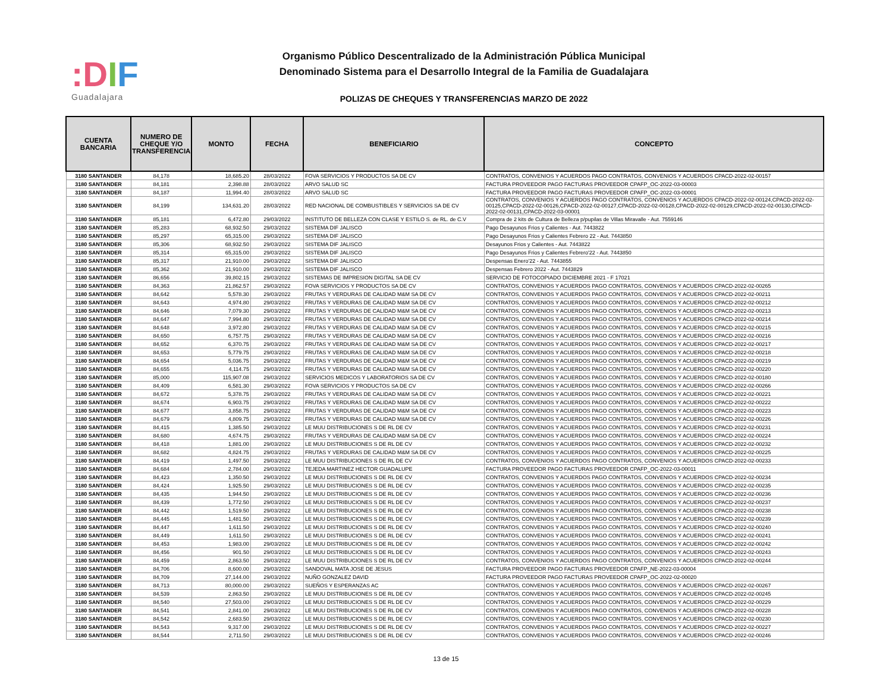:DIF
Guadalajara
Organismo Público Descentralizado de la Administración Pública Municipal
Denominado Sistema para el Desarrollo Integral de la Familia de Guadalajara
POLIZAS DE CHEQUES Y TRANSFERENCIAS MARZO DE 2022
| CUENTA BANCARIA | NUMERO DE CHEQUE Y/O TRANSFERENCIA | MONTO | FECHA | BENEFICIARIO | CONCEPTO |
| --- | --- | --- | --- | --- | --- |
| 3180 SANTANDER | 84,178 | 18,685.20 | 28/03/2022 | FOVA SERVICIOS Y PRODUCTOS SA DE CV | CONTRATOS, CONVENIOS Y ACUERDOS PAGO CONTRATOS, CONVENIOS Y ACUERDOS CPACD-2022-02-00157 |
| 3180 SANTANDER | 84,181 | 2,398.88 | 28/03/2022 | ARVO SALUD SC | FACTURA PROVEEDOR PAGO FACTURAS PROVEEDOR CPAFP_OC-2022-03-00003 |
| 3180 SANTANDER | 84,187 | 11,994.40 | 28/03/2022 | ARVO SALUD SC | FACTURA PROVEEDOR PAGO FACTURAS PROVEEDOR CPAFP_OC-2022-03-00001 |
| 3180 SANTANDER | 84,199 | 134,631.20 | 28/03/2022 | RED NACIONAL DE COMBUSTIBLES Y SERVICIOS SA DE CV | CONTRATOS, CONVENIOS Y ACUERDOS PAGO CONTRATOS, CONVENIOS Y ACUERDOS CPACD-2022-02-00124,CPACD-2022-02-00125,CPACD-2022-02-00126,CPACD-2022-02-00127,CPACD-2022-02-00128,CPACD-2022-02-00129,CPACD-2022-02-00130,CPACD-2022-02-00131,CPACD-2022-03-00001 |
| 3180 SANTANDER | 85,181 | 6,472.80 | 29/03/2022 | INSTITUTO DE BELLEZA CON CLASE Y ESTILO S. de RL. de C.V | Compra de 2 kits de Cultura de Belleza p/pupilas de Villas Miravalle - Aut. 7559146 |
| 3180 SANTANDER | 85,283 | 68,932.50 | 29/03/2022 | SISTEMA DIF JALISCO | Pago Desayunos Frios y Calientes - Aut. 7443822 |
| 3180 SANTANDER | 85,297 | 65,315.00 | 29/03/2022 | SISTEMA DIF JALISCO | Pago Desayunos Frios y Calientes Febrero 22 - Aut. 7443850 |
| 3180 SANTANDER | 85,306 | 68,932.50 | 29/03/2022 | SISTEMA DIF JALISCO | Desayunos Frios y Calientes - Aut. 7443822 |
| 3180 SANTANDER | 85,314 | 65,315.00 | 29/03/2022 | SISTEMA DIF JALISCO | Pago Desayunos Frios y Calientes Febrero'22 - Aut. 7443850 |
| 3180 SANTANDER | 85,317 | 21,910.00 | 29/03/2022 | SISTEMA DIF JALISCO | Despensas Enero'22 - Aut. 7443855 |
| 3180 SANTANDER | 85,362 | 21,910.00 | 29/03/2022 | SISTEMA DIF JALISCO | Despensas Febrero 2022 - Aut. 7443829 |
| 3180 SANTANDER | 86,656 | 39,802.15 | 29/03/2022 | SISTEMAS DE IMPRESION DIGITAL SA DE CV | SERVICIO DE FOTOCOPIADO DICIEMBRE 2021 - F 17021 |
| 3180 SANTANDER | 84,363 | 21,862.57 | 29/03/2022 | FOVA SERVICIOS Y PRODUCTOS SA DE CV | CONTRATOS, CONVENIOS Y ACUERDOS PAGO CONTRATOS, CONVENIOS Y ACUERDOS CPACD-2022-02-00265 |
| 3180 SANTANDER | 84,642 | 5,578.30 | 29/03/2022 | FRUTAS Y VERDURAS DE CALIDAD M&M SA DE CV | CONTRATOS, CONVENIOS Y ACUERDOS PAGO CONTRATOS, CONVENIOS Y ACUERDOS CPACD-2022-02-00211 |
| 3180 SANTANDER | 84,643 | 4,974.80 | 29/03/2022 | FRUTAS Y VERDURAS DE CALIDAD M&M SA DE CV | CONTRATOS, CONVENIOS Y ACUERDOS PAGO CONTRATOS, CONVENIOS Y ACUERDOS CPACD-2022-02-00212 |
| 3180 SANTANDER | 84,646 | 7,079.30 | 29/03/2022 | FRUTAS Y VERDURAS DE CALIDAD M&M SA DE CV | CONTRATOS, CONVENIOS Y ACUERDOS PAGO CONTRATOS, CONVENIOS Y ACUERDOS CPACD-2022-02-00213 |
| 3180 SANTANDER | 84,647 | 7,994.80 | 29/03/2022 | FRUTAS Y VERDURAS DE CALIDAD M&M SA DE CV | CONTRATOS, CONVENIOS Y ACUERDOS PAGO CONTRATOS, CONVENIOS Y ACUERDOS CPACD-2022-02-00214 |
| 3180 SANTANDER | 84,648 | 3,972.80 | 29/03/2022 | FRUTAS Y VERDURAS DE CALIDAD M&M SA DE CV | CONTRATOS, CONVENIOS Y ACUERDOS PAGO CONTRATOS, CONVENIOS Y ACUERDOS CPACD-2022-02-00215 |
| 3180 SANTANDER | 84,650 | 6,757.75 | 29/03/2022 | FRUTAS Y VERDURAS DE CALIDAD M&M SA DE CV | CONTRATOS, CONVENIOS Y ACUERDOS PAGO CONTRATOS, CONVENIOS Y ACUERDOS CPACD-2022-02-00216 |
| 3180 SANTANDER | 84,652 | 6,370.75 | 29/03/2022 | FRUTAS Y VERDURAS DE CALIDAD M&M SA DE CV | CONTRATOS, CONVENIOS Y ACUERDOS PAGO CONTRATOS, CONVENIOS Y ACUERDOS CPACD-2022-02-00217 |
| 3180 SANTANDER | 84,653 | 5,779.75 | 29/03/2022 | FRUTAS Y VERDURAS DE CALIDAD M&M SA DE CV | CONTRATOS, CONVENIOS Y ACUERDOS PAGO CONTRATOS, CONVENIOS Y ACUERDOS CPACD-2022-02-00218 |
| 3180 SANTANDER | 84,654 | 5,036.75 | 29/03/2022 | FRUTAS Y VERDURAS DE CALIDAD M&M SA DE CV | CONTRATOS, CONVENIOS Y ACUERDOS PAGO CONTRATOS, CONVENIOS Y ACUERDOS CPACD-2022-02-00219 |
| 3180 SANTANDER | 84,655 | 4,114.75 | 29/03/2022 | FRUTAS Y VERDURAS DE CALIDAD M&M SA DE CV | CONTRATOS, CONVENIOS Y ACUERDOS PAGO CONTRATOS, CONVENIOS Y ACUERDOS CPACD-2022-02-00220 |
| 3180 SANTANDER | 85,000 | 115,907.08 | 29/03/2022 | SERVICIOS MEDICOS Y LABORATORIOS SA DE CV | CONTRATOS, CONVENIOS Y ACUERDOS PAGO CONTRATOS, CONVENIOS Y ACUERDOS CPACD-2022-02-00180 |
| 3180 SANTANDER | 84,409 | 6,581.30 | 29/03/2022 | FOVA SERVICIOS Y PRODUCTOS SA DE CV | CONTRATOS, CONVENIOS Y ACUERDOS PAGO CONTRATOS, CONVENIOS Y ACUERDOS CPACD-2022-02-00266 |
| 3180 SANTANDER | 84,672 | 5,378.75 | 29/03/2022 | FRUTAS Y VERDURAS DE CALIDAD M&M SA DE CV | CONTRATOS, CONVENIOS Y ACUERDOS PAGO CONTRATOS, CONVENIOS Y ACUERDOS CPACD-2022-02-00221 |
| 3180 SANTANDER | 84,674 | 6,903.75 | 29/03/2022 | FRUTAS Y VERDURAS DE CALIDAD M&M SA DE CV | CONTRATOS, CONVENIOS Y ACUERDOS PAGO CONTRATOS, CONVENIOS Y ACUERDOS CPACD-2022-02-00222 |
| 3180 SANTANDER | 84,677 | 3,858.75 | 29/03/2022 | FRUTAS Y VERDURAS DE CALIDAD M&M SA DE CV | CONTRATOS, CONVENIOS Y ACUERDOS PAGO CONTRATOS, CONVENIOS Y ACUERDOS CPACD-2022-02-00223 |
| 3180 SANTANDER | 84,679 | 4,809.75 | 29/03/2022 | FRUTAS Y VERDURAS DE CALIDAD M&M SA DE CV | CONTRATOS, CONVENIOS Y ACUERDOS PAGO CONTRATOS, CONVENIOS Y ACUERDOS CPACD-2022-02-00226 |
| 3180 SANTANDER | 84,415 | 1,385.50 | 29/03/2022 | LE MUU DISTRIBUCIONES S DE RL DE CV | CONTRATOS, CONVENIOS Y ACUERDOS PAGO CONTRATOS, CONVENIOS Y ACUERDOS CPACD-2022-02-00231 |
| 3180 SANTANDER | 84,680 | 4,674.75 | 29/03/2022 | FRUTAS Y VERDURAS DE CALIDAD M&M SA DE CV | CONTRATOS, CONVENIOS Y ACUERDOS PAGO CONTRATOS, CONVENIOS Y ACUERDOS CPACD-2022-02-00224 |
| 3180 SANTANDER | 84,418 | 1,881.00 | 29/03/2022 | LE MUU DISTRIBUCIONES S DE RL DE CV | CONTRATOS, CONVENIOS Y ACUERDOS PAGO CONTRATOS, CONVENIOS Y ACUERDOS CPACD-2022-02-00232 |
| 3180 SANTANDER | 84,682 | 4,824.75 | 29/03/2022 | FRUTAS Y VERDURAS DE CALIDAD M&M SA DE CV | CONTRATOS, CONVENIOS Y ACUERDOS PAGO CONTRATOS, CONVENIOS Y ACUERDOS CPACD-2022-02-00225 |
| 3180 SANTANDER | 84,419 | 1,497.50 | 29/03/2022 | LE MUU DISTRIBUCIONES S DE RL DE CV | CONTRATOS, CONVENIOS Y ACUERDOS PAGO CONTRATOS, CONVENIOS Y ACUERDOS CPACD-2022-02-00233 |
| 3180 SANTANDER | 84,684 | 2,784.00 | 29/03/2022 | TEJEDA MARTINEZ HECTOR GUADALUPE | FACTURA PROVEEDOR PAGO FACTURAS PROVEEDOR CPAFP_OC-2022-03-00011 |
| 3180 SANTANDER | 84,423 | 1,350.50 | 29/03/2022 | LE MUU DISTRIBUCIONES S DE RL DE CV | CONTRATOS, CONVENIOS Y ACUERDOS PAGO CONTRATOS, CONVENIOS Y ACUERDOS CPACD-2022-02-00234 |
| 3180 SANTANDER | 84,424 | 1,925.50 | 29/03/2022 | LE MUU DISTRIBUCIONES S DE RL DE CV | CONTRATOS, CONVENIOS Y ACUERDOS PAGO CONTRATOS, CONVENIOS Y ACUERDOS CPACD-2022-02-00235 |
| 3180 SANTANDER | 84,435 | 1,944.50 | 29/03/2022 | LE MUU DISTRIBUCIONES S DE RL DE CV | CONTRATOS, CONVENIOS Y ACUERDOS PAGO CONTRATOS, CONVENIOS Y ACUERDOS CPACD-2022-02-00236 |
| 3180 SANTANDER | 84,439 | 1,772.50 | 29/03/2022 | LE MUU DISTRIBUCIONES S DE RL DE CV | CONTRATOS, CONVENIOS Y ACUERDOS PAGO CONTRATOS, CONVENIOS Y ACUERDOS CPACD-2022-02-00237 |
| 3180 SANTANDER | 84,442 | 1,519.50 | 29/03/2022 | LE MUU DISTRIBUCIONES S DE RL DE CV | CONTRATOS, CONVENIOS Y ACUERDOS PAGO CONTRATOS, CONVENIOS Y ACUERDOS CPACD-2022-02-00238 |
| 3180 SANTANDER | 84,445 | 1,481.50 | 29/03/2022 | LE MUU DISTRIBUCIONES S DE RL DE CV | CONTRATOS, CONVENIOS Y ACUERDOS PAGO CONTRATOS, CONVENIOS Y ACUERDOS CPACD-2022-02-00239 |
| 3180 SANTANDER | 84,447 | 1,611.50 | 29/03/2022 | LE MUU DISTRIBUCIONES S DE RL DE CV | CONTRATOS, CONVENIOS Y ACUERDOS PAGO CONTRATOS, CONVENIOS Y ACUERDOS CPACD-2022-02-00240 |
| 3180 SANTANDER | 84,449 | 1,611.50 | 29/03/2022 | LE MUU DISTRIBUCIONES S DE RL DE CV | CONTRATOS, CONVENIOS Y ACUERDOS PAGO CONTRATOS, CONVENIOS Y ACUERDOS CPACD-2022-02-00241 |
| 3180 SANTANDER | 84,453 | 1,983.00 | 29/03/2022 | LE MUU DISTRIBUCIONES S DE RL DE CV | CONTRATOS, CONVENIOS Y ACUERDOS PAGO CONTRATOS, CONVENIOS Y ACUERDOS CPACD-2022-02-00242 |
| 3180 SANTANDER | 84,456 | 901.50 | 29/03/2022 | LE MUU DISTRIBUCIONES S DE RL DE CV | CONTRATOS, CONVENIOS Y ACUERDOS PAGO CONTRATOS, CONVENIOS Y ACUERDOS CPACD-2022-02-00243 |
| 3180 SANTANDER | 84,459 | 2,863.50 | 29/03/2022 | LE MUU DISTRIBUCIONES S DE RL DE CV | CONTRATOS, CONVENIOS Y ACUERDOS PAGO CONTRATOS, CONVENIOS Y ACUERDOS CPACD-2022-02-00244 |
| 3180 SANTANDER | 84,706 | 8,600.00 | 29/03/2022 | SANDOVAL MATA JOSE DE JESUS | FACTURA PROVEEDOR PAGO FACTURAS PROVEEDOR CPAFP_NE-2022-03-00004 |
| 3180 SANTANDER | 84,709 | 27,144.00 | 29/03/2022 | NUÑO GONZALEZ DAVID | FACTURA PROVEEDOR PAGO FACTURAS PROVEEDOR CPAFP_OC-2022-02-00020 |
| 3180 SANTANDER | 84,713 | 80,000.00 | 29/03/2022 | SUEÑOS Y ESPERANZAS AC | CONTRATOS, CONVENIOS Y ACUERDOS PAGO CONTRATOS, CONVENIOS Y ACUERDOS CPACD-2022-02-00267 |
| 3180 SANTANDER | 84,539 | 2,863.50 | 29/03/2022 | LE MUU DISTRIBUCIONES S DE RL DE CV | CONTRATOS, CONVENIOS Y ACUERDOS PAGO CONTRATOS, CONVENIOS Y ACUERDOS CPACD-2022-02-00245 |
| 3180 SANTANDER | 84,540 | 27,503.00 | 29/03/2022 | LE MUU DISTRIBUCIONES S DE RL DE CV | CONTRATOS, CONVENIOS Y ACUERDOS PAGO CONTRATOS, CONVENIOS Y ACUERDOS CPACD-2022-02-00229 |
| 3180 SANTANDER | 84,541 | 2,841.00 | 29/03/2022 | LE MUU DISTRIBUCIONES S DE RL DE CV | CONTRATOS, CONVENIOS Y ACUERDOS PAGO CONTRATOS, CONVENIOS Y ACUERDOS CPACD-2022-02-00228 |
| 3180 SANTANDER | 84,542 | 2,683.50 | 29/03/2022 | LE MUU DISTRIBUCIONES S DE RL DE CV | CONTRATOS, CONVENIOS Y ACUERDOS PAGO CONTRATOS, CONVENIOS Y ACUERDOS CPACD-2022-02-00230 |
| 3180 SANTANDER | 84,543 | 9,317.00 | 29/03/2022 | LE MUU DISTRIBUCIONES S DE RL DE CV | CONTRATOS, CONVENIOS Y ACUERDOS PAGO CONTRATOS, CONVENIOS Y ACUERDOS CPACD-2022-02-00227 |
| 3180 SANTANDER | 84,544 | 2,711.50 | 29/03/2022 | LE MUU DISTRIBUCIONES S DE RL DE CV | CONTRATOS, CONVENIOS Y ACUERDOS PAGO CONTRATOS, CONVENIOS Y ACUERDOS CPACD-2022-02-00246 |
13 de 15